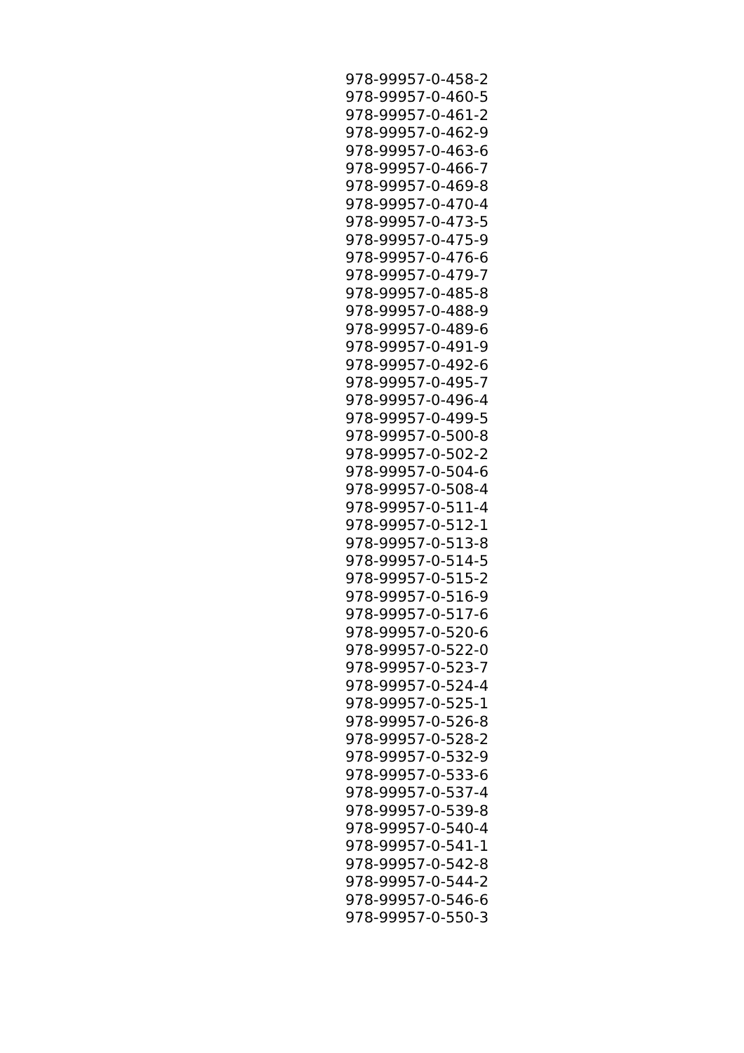978-99957-0-458-2
978-99957-0-460-5
978-99957-0-461-2
978-99957-0-462-9
978-99957-0-463-6
978-99957-0-466-7
978-99957-0-469-8
978-99957-0-470-4
978-99957-0-473-5
978-99957-0-475-9
978-99957-0-476-6
978-99957-0-479-7
978-99957-0-485-8
978-99957-0-488-9
978-99957-0-489-6
978-99957-0-491-9
978-99957-0-492-6
978-99957-0-495-7
978-99957-0-496-4
978-99957-0-499-5
978-99957-0-500-8
978-99957-0-502-2
978-99957-0-504-6
978-99957-0-508-4
978-99957-0-511-4
978-99957-0-512-1
978-99957-0-513-8
978-99957-0-514-5
978-99957-0-515-2
978-99957-0-516-9
978-99957-0-517-6
978-99957-0-520-6
978-99957-0-522-0
978-99957-0-523-7
978-99957-0-524-4
978-99957-0-525-1
978-99957-0-526-8
978-99957-0-528-2
978-99957-0-532-9
978-99957-0-533-6
978-99957-0-537-4
978-99957-0-539-8
978-99957-0-540-4
978-99957-0-541-1
978-99957-0-542-8
978-99957-0-544-2
978-99957-0-546-6
978-99957-0-550-3